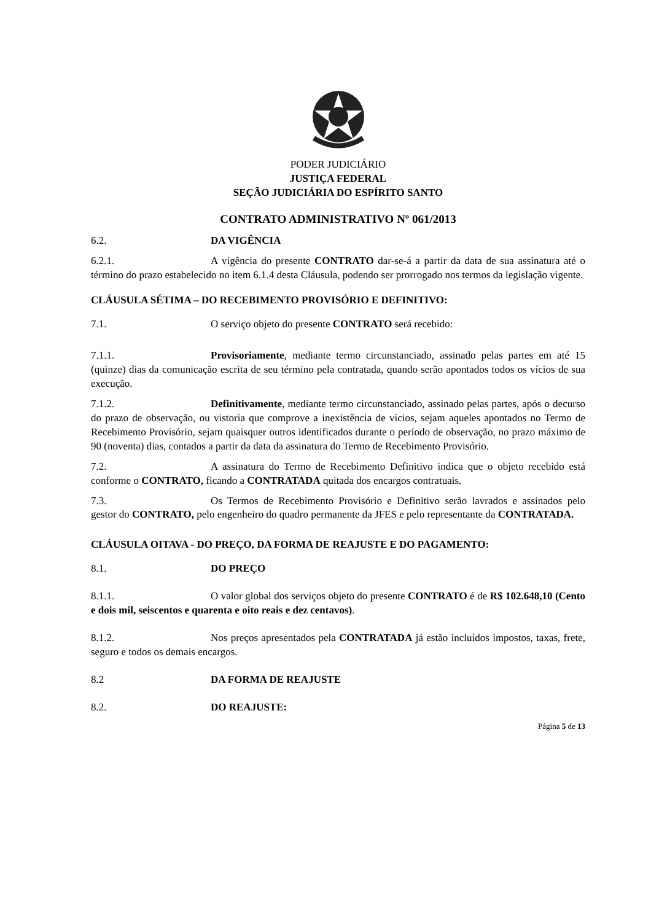PODER JUDICIÁRIO
JUSTIÇA FEDERAL
SEÇÃO JUDICIÁRIA DO ESPÍRITO SANTO
CONTRATO ADMINISTRATIVO Nº 061/2013
6.2. DA VIGÊNCIA
6.2.1. A vigência do presente CONTRATO dar-se-á a partir da data de sua assinatura até o término do prazo estabelecido no item 6.1.4 desta Cláusula, podendo ser prorrogado nos termos da legislação vigente.
CLÁUSULA SÉTIMA – DO RECEBIMENTO PROVISÓRIO E DEFINITIVO:
7.1. O serviço objeto do presente CONTRATO será recebido:
7.1.1. Provisoriamente, mediante termo circunstanciado, assinado pelas partes em até 15 (quinze) dias da comunicação escrita de seu término pela contratada, quando serão apontados todos os vícios de sua execução.
7.1.2. Definitivamente, mediante termo circunstanciado, assinado pelas partes, após o decurso do prazo de observação, ou vistoria que comprove a inexistência de vícios, sejam aqueles apontados no Termo de Recebimento Provisório, sejam quaisquer outros identificados durante o período de observação, no prazo máximo de 90 (noventa) dias, contados a partir da data da assinatura do Termo de Recebimento Provisório.
7.2. A assinatura do Termo de Recebimento Definitivo indica que o objeto recebido está conforme o CONTRATO, ficando a CONTRATADA quitada dos encargos contratuais.
7.3. Os Termos de Recebimento Provisório e Definitivo serão lavrados e assinados pelo gestor do CONTRATO, pelo engenheiro do quadro permanente da JFES e pelo representante da CONTRATADA.
CLÁUSULA OITAVA - DO PREÇO, DA FORMA DE REAJUSTE E DO PAGAMENTO:
8.1. DO PREÇO
8.1.1. O valor global dos serviços objeto do presente CONTRATO é de R$ 102.648,10 (Cento e dois mil, seiscentos e quarenta e oito reais e dez centavos).
8.1.2. Nos preços apresentados pela CONTRATADA já estão incluídos impostos, taxas, frete, seguro e todos os demais encargos.
8.2 DA FORMA DE REAJUSTE
8.2. DO REAJUSTE:
Página 5 de 13